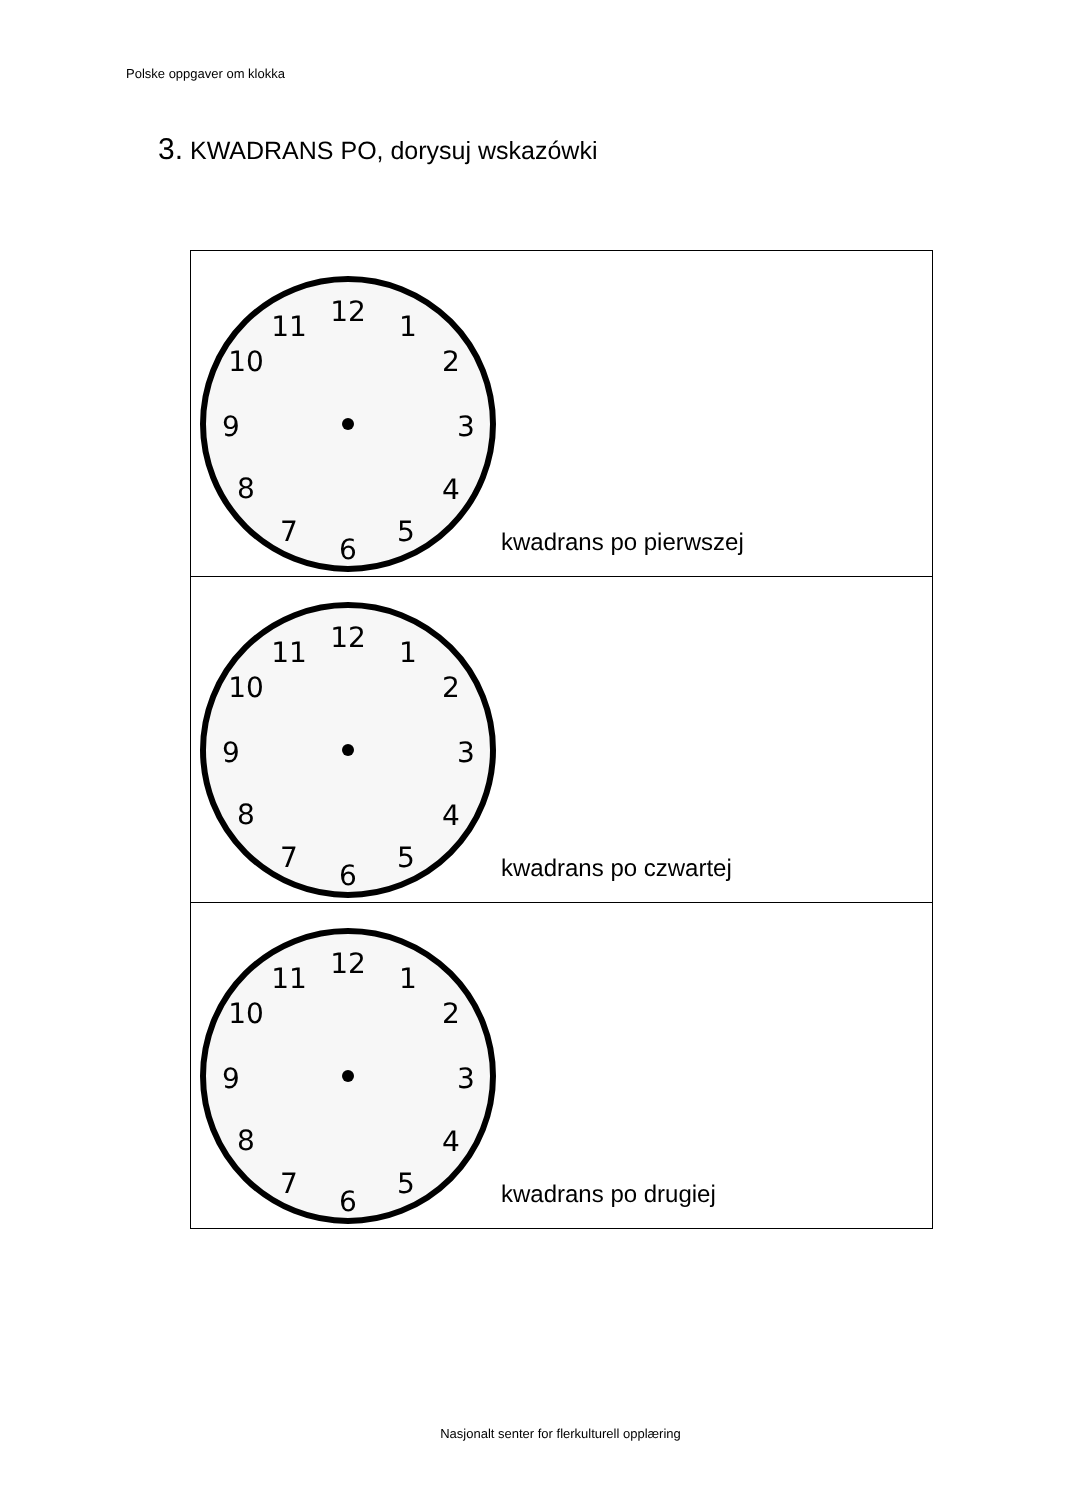Polske oppgaver om klokka
3. KWADRANS PO, dorysuj wskazówki
| 12 1 2 3 4 5 6 7 8 9 10 11 kwadrans po pierwszej |
| 12 1 2 3 4 5 6 7 8 9 10 11 kwadrans po czwartej |
| 12 1 2 3 4 5 6 7 8 9 10 11 kwadrans po drugiej |
Nasjonalt senter for flerkulturell opplæring